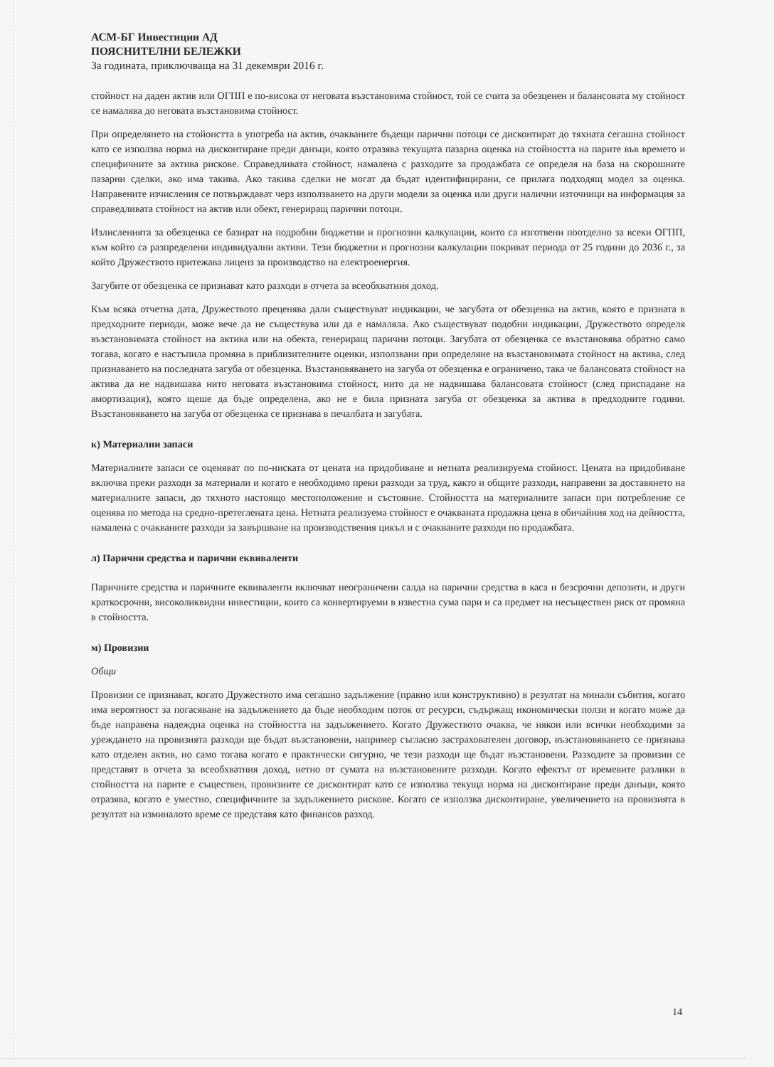АСМ-БГ Инвестиции АД
ПОЯСНИТЕЛНИ БЕЛЕЖКИ
За годината, приключваща на 31 декември 2016 г.
стойност на даден актив или ОГПП е по-висока от неговата възстановима стойност, той се счита за обезценен и балансовата му стойност се намалява до неговата възстановима стойност.
При определянето на стойонстта в употреба на актив, очакваните бъдещи парични потоци се дисконтират до тяхната сегашна стойност като се използва норма на дисконтиране преди данъци, която отразява текущата пазарна оценка на стойността на парите във времето и специфичните за актива рискове. Справедливата стойност, намалена с разходите за продажбата се определя на база на скорошните пазарни сделки, ако има такива. Ако такива сделки не могат да бъдат идентифицирани, се прилага подходящ модел за оценка. Направените изчисления се потвърждават черз използването на други модели за оценка или други налични източници на информация за справедливата стойност на актив или обект, генериращ парични потоци.
Излисленията за обезценка се базират на подробни бюджетни и прогнозни калкулации, които са изготвени поотделно за всеки ОГПП, към който са разпределени индивидуални активи. Тези бюджетни и прогнозни калкулации покриват периода от 25 години до 2036 г., за който Дружеството притежава лиценз за производство на електроенергия.
Загубите от обезценка се признават като разходи в отчета за всеобхватния доход.
Към всяка отчетна дата, Дружеството преценява дали съществуват индикации, че загубата от обезценка на актив, която е призната в предходните периоди, може вече да не съществува или да е намаляла. Ако съществуват подобни индикации, Дружеството определя възстановимата стойност на актива или на обекта, генериращ парични потоци. Загубата от обезценка се възстановява обратно само тогава, когато е настъпила промяна в приблизителните оценки, използвани при определяне на възстановимата стойност на актива, след признаването на последната загуба от обезценка. Възстановяването на загуба от обезценка е ограничено, така че балансовата стойност на актива да не надвишава нито неговата възстановима стойност, нито да не надвишава балансовата стойност (след приспадане на амортизация), която щеше да бъде определена, ако не е била призната загуба от обезценка за актива в предходните години. Възстановяването на загуба от обезценка се признава в печалбата и загубата.
к) Материални запаси
Материалните запаси се оценяват по по-ниската от цената на придобиване и нетната реализируема стойност. Цената на придобиване включва преки разходи за материали и когато е необходимо преки разходи за труд, както и общите разходи, направени за доставянето на материалните запаси, до тяхното настоящо местоположение и състояние. Стойността на материалните запаси при потребление се оценява по метода на средно-претеглената цена. Нетната реализуема стойност е очакваната продажна цена в обичайния ход на дейността, намалена с очакваните разходи за завършване на производствения цикъл и с очакваните разходи по продажбата.
л) Парични средства и парични еквиваленти
Паричните средства и паричните еквиваленти включват неограничени салда на парични средства в каса и безсрочни депозити, и други краткосрочни, високоликвидни инвестиции, които са конвертируеми в известна сума пари и са предмет на несъществен риск от промяна в стойността.
м) Провизии
Общи
Провизии се признават, когато Дружеството има сегашно задължение (правно или конструктивно) в резултат на минали събития, когато има вероятност за погасяване на задължението да бъде необходим поток от ресурси, съдържащ икономически ползи и когато може да бъде направена надеждна оценка на стойността на задължението. Когато Дружеството очаква, че някои или всички необходими за уреждането на провизията разходи ще бъдат възстановени, например съгласно застрахователен договор, възстановяването се признава като отделен актив, но само тогава когато е практически сигурно, че тези разходи ще бъдат възстановени. Разходите за провизии се представят в отчета за всеобхватния доход, нетно от сумата на възстановените разходи. Когато ефектът от времевите разлики в стойността на парите е съществен, провизиите се дисконтират като се използва текуща норма на дисконтиране преди данъци, която отразява, когато е уместно, специфичните за задължението рискове. Когато се използва дисконтиране, увеличението на провизията в резултат на изминалото време се представя като финансов разход.
14